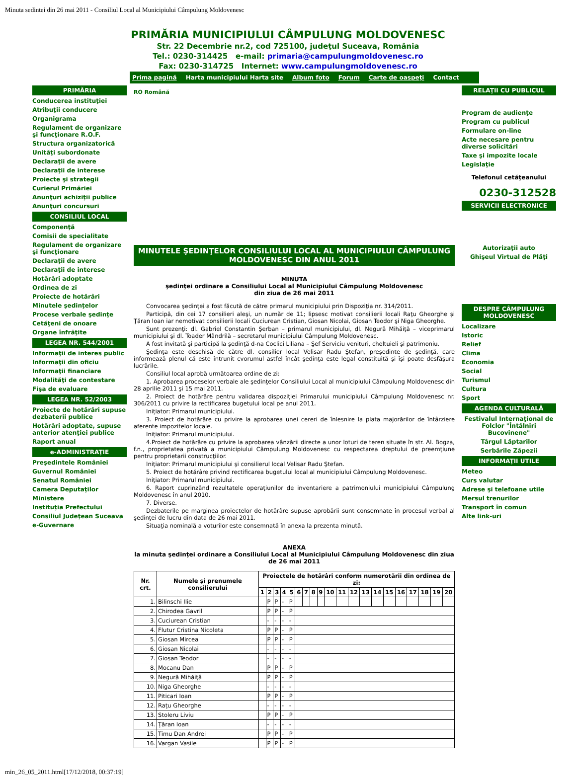Minuta sedintei din 26 mai 2011 - Consiliul Local al Municipiului Câmpulung Moldovenesc
PRIMĂRIA MUNICIPIULUI CÂMPULUNG MOLDOVENESC
Str. 22 Decembrie nr.2, cod 725100, judeţul Suceava, România
Tel.: 0230-314425 e-mail: primaria@campulungmoldovenesc.ro
Fax: 0230-314725 Internet: www.campulungmoldovenesc.ro
Prima pagină Harta municipiului Harta site Album foto Forum Carte de oaspeţi Contact
PRIMĂRIA
Conducerea instituţiei
Atribuţii conducere
Organigrama
Regulament de organizare şi funcţionare R.O.F.
Structura organizatorică
Unităţi subordonate
Declaraţii de avere
Declaraţii de interese
Proiecte şi strategii
Curierul Primăriei
Anunţuri achiziţii publice
Anunţuri concursuri
CONSILIUL LOCAL
Componenţă
Comisii de specialitate
Regulament de organizare şi funcţionare
Declaraţii de avere
Declaraţii de interese
Hotărâri adoptate
Ordinea de zi
Proiecte de hotărâri
Minutele şedinţelor
Procese verbale şedinţe
Cetăţeni de onoare
Organe înfrăţite
LEGEA NR. 544/2001
Informaţii de interes public
Informaţii din oficiu
Informaţii financiare
Modalităţi de contestare
Fişa de evaluare
LEGEA NR. 52/2003
Proiecte de hotărâri supuse dezbaterii publice
Hotărâri adoptate, supuse anterior atenţiei publice
Raport anual
e-ADMINISTRAŢIE
Preşedintele României
Guvernul României
Senatul României
Camera Deputaţilor
Ministere
Instituţia Prefectului
Consiliul Judeţean Suceava
e-Guvernare
RO Română
MINUTELE ŞEDINŢELOR CONSILIULUI LOCAL AL MUNICIPIULUI CÂMPULUNG MOLDOVENESC DIN ANUL 2011
MINUTA
şedinţei ordinare a Consiliului Local al Municipiului Câmpulung Moldovenesc
din ziua de 26 mai 2011
Convocarea şedinţei a fost făcută de către primarul municipiului prin Dispoziţia nr. 314/2011.
Participă, din cei 17 consilieri aleşi, un număr de 11; lipsesc motivat consilierii locali Raţu Gheorghe şi Ţăran Ioan iar nemotivat consilierii locali Cuciurean Cristian, Giosan Nicolai, Giosan Teodor şi Niga Gheorghe.
Sunt prezenţi: dl. Gabriel Constantin Şerban – primarul municipiului, dl. Negură Mihăiţă – viceprimarul municipiului şi dl. Toader Mândrilă – secretarul municipiului Câmpulung Moldovenesc.
A fost invitată şi participă la şedinţă d-na Coclici Liliana – Şef Serviciu venituri, cheltuieli şi patrimoniu.
Şedinţa este deschisă de către dl. consilier local Velisar Radu Ştefan, preşedinte de şedinţă, care informează plenul că este întrunit cvorumul astfel încât şedinţa este legal constituită şi îşi poate desfăşura lucrările.
Consiliul local aprobă următoarea ordine de zi:
1. Aprobarea proceselor verbale ale şedinţelor Consiliului Local al municipiului Câmpulung Moldovenesc din 28 aprilie 2011 şi 15 mai 2011.
2. Proiect de hotărâre pentru validarea dispoziţiei Primarului municipiului Câmpulung Moldovenesc nr. 306/2011 cu privire la rectificarea bugetului local pe anul 2011.
Iniţiator: Primarul municipiului.
3. Proiect de hotărâre cu privire la aprobarea unei cereri de înlesnire la plata majorărilor de întârziere aferente impozitelor locale.
Iniţiator: Primarul municipiului.
4.Proiect de hotărâre cu privire la aprobarea vânzării directe a unor loturi de teren situate în str. Al. Bogza, f.n., proprietatea privată a municipiului Câmpulung Moldovenesc cu respectarea dreptului de preemţiune pentru proprietarii construcţiilor.
Iniţiator: Primarul municipiului şi consilierul local Velisar Radu Ştefan.
5. Proiect de hotărâre privind rectificarea bugetului local al municipiului Câmpulung Moldovenesc.
Iniţiator: Primarul municipiului.
6. Raport cuprinzând rezultatele operaţiunilor de inventariere a patrimoniului municipiului Câmpulung Moldovenesc în anul 2010.
7. Diverse.
Dezbaterile pe marginea proiectelor de hotărâre supuse aprobării sunt consemnate în procesul verbal al şedinţei de lucru din data de 26 mai 2011.
Situaţia nominală a voturilor este consemnată în anexa la prezenta minută.
ANEXA
la minuta şedinţei ordinare a Consiliului Local al Municipiului Câmpulung Moldovenesc din ziua de 26 mai 2011
| Nr. crt. | Numele şi prenumele consilierului | Proiectele de hotărâri conform numerotării din ordinea de zi: | | | | | | | | | | | | | | | | | | | |
| --- | --- | --- | --- | --- | --- | --- | --- | --- | --- | --- | --- | --- | --- | --- | --- | --- | --- | --- | --- | --- | --- |
| | | 1 | 2 | 3 | 4 | 5 | 6 | 7 | 8 | 9 | 10 | 11 | 12 | 13 | 14 | 15 | 16 | 17 | 18 | 19 | 20 |
| 1. | Bilinschi Ilie | | P | P | - | P | | | | | | | | | | | | | | | |
| 2. | Chirodea Gavril | | P | P | - | P | | | | | | | | | | | | | | | |
| 3. | Cuciurean Cristian | | - | - | - | - | | | | | | | | | | | | | | | |
| 4. | Flutur Cristina Nicoleta | | P | P | - | P | | | | | | | | | | | | | | | |
| 5. | Giosan Mircea | | P | P | - | P | | | | | | | | | | | | | | | |
| 6. | Giosan Nicolai | | - | - | - | - | | | | | | | | | | | | | | | |
| 7. | Giosan Teodor | | - | - | - | - | | | | | | | | | | | | | | | |
| 8. | Mocanu Dan | | P | P | - | P | | | | | | | | | | | | | | | |
| 9. | Negură Mihăiţă | | P | P | - | P | | | | | | | | | | | | | | | |
| 10. | Niga Gheorghe | | - | - | - | - | | | | | | | | | | | | | | | |
| 11. | Piticari Ioan | | P | P | - | P | | | | | | | | | | | | | | | |
| 12. | Raţu Gheorghe | | - | - | - | - | | | | | | | | | | | | | | | |
| 13. | Stoleru Liviu | | P | P | - | P | | | | | | | | | | | | | | | |
| 14. | Ţăran Ioan | | - | - | - | - | | | | | | | | | | | | | | | |
| 15. | Timu Dan Andrei | | P | P | - | P | | | | | | | | | | | | | | | |
| 16. | Vargan Vasile | | P | P | - | P | | | | | | | | | | | | | | | |
RELAŢII CU PUBLICUL
Program de audienţe
Program cu publicul
Formulare on-line
Acte necesare pentru diverse solicitări
Taxe şi impozite locale
Legislaţie
Telefonul cetăţeanului
0230-312528
SERVICII ELECTRONICE
Autorizaţii auto
Ghişeul Virtual de Plăţi
DESPRE CÂMPULUNG MOLDOVENESC
Localizare
Istoric
Relief
Clima
Economia
Social
Turismul
Cultura
Sport
AGENDA CULTURALĂ
Festivalul Internaţional de Folclor "Întâlniri Bucovinene"
Târgul Lăptarilor
Serbările Zăpezii
INFORMAŢII UTILE
Meteo
Curs valutar
Adrese şi telefoane utile
Mersul trenurilor
Transport în comun
Alte link-uri
min_26_05_2011.html[17/12/2018, 00:37:19]